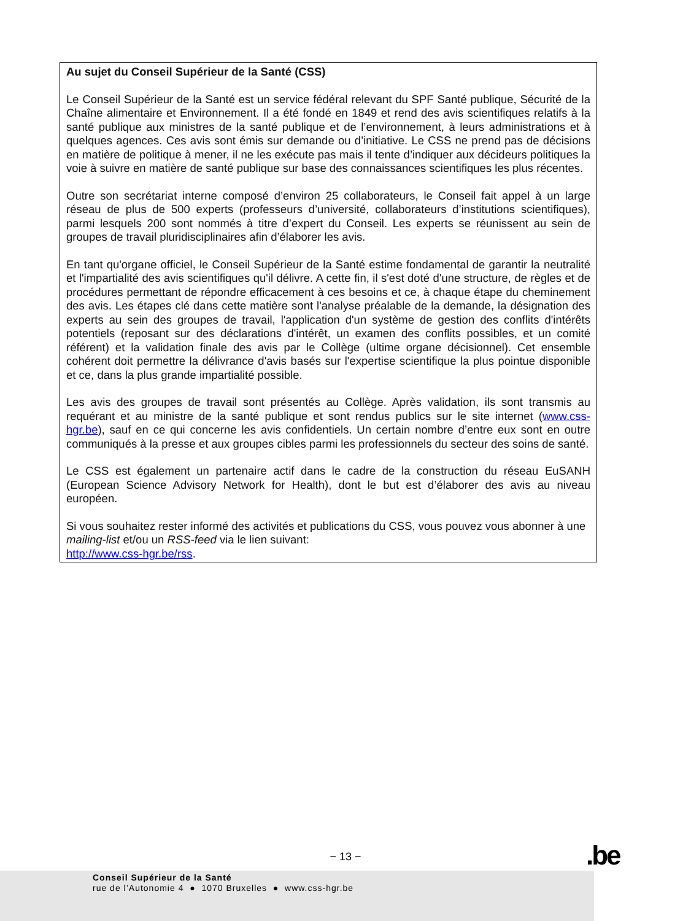Au sujet du Conseil Supérieur de la Santé (CSS)
Le Conseil Supérieur de la Santé est un service fédéral relevant du SPF Santé publique, Sécurité de la Chaîne alimentaire et Environnement. Il a été fondé en 1849 et rend des avis scientifiques relatifs à la santé publique aux ministres de la santé publique et de l’environnement, à leurs administrations et à quelques agences. Ces avis sont émis sur demande ou d’initiative. Le CSS ne prend pas de décisions en matière de politique à mener, il ne les exécute pas mais il tente d’indiquer aux décideurs politiques la voie à suivre en matière de santé publique sur base des connaissances scientifiques les plus récentes.
Outre son secrétariat interne composé d’environ 25 collaborateurs, le Conseil fait appel à un large réseau de plus de 500 experts (professeurs d’université, collaborateurs d’institutions scientifiques), parmi lesquels 200 sont nommés à titre d’expert du Conseil. Les experts se réunissent au sein de groupes de travail pluridisciplinaires afin d’élaborer les avis.
En tant qu'organe officiel, le Conseil Supérieur de la Santé estime fondamental de garantir la neutralité et l'impartialité des avis scientifiques qu'il délivre. A cette fin, il s'est doté d'une structure, de règles et de procédures permettant de répondre efficacement à ces besoins et ce, à chaque étape du cheminement des avis. Les étapes clé dans cette matière sont l'analyse préalable de la demande, la désignation des experts au sein des groupes de travail, l'application d'un système de gestion des conflits d'intérêts potentiels (reposant sur des déclarations d'intérêt, un examen des conflits possibles, et un comité référent) et la validation finale des avis par le Collège (ultime organe décisionnel). Cet ensemble cohérent doit permettre la délivrance d'avis basés sur l'expertise scientifique la plus pointue disponible et ce, dans la plus grande impartialité possible.
Les avis des groupes de travail sont présentés au Collège. Après validation, ils sont transmis au requérant et au ministre de la santé publique et sont rendus publics sur le site internet (www.css-hgr.be), sauf en ce qui concerne les avis confidentiels. Un certain nombre d’entre eux sont en outre communiqués à la presse et aux groupes cibles parmi les professionnels du secteur des soins de santé.
Le CSS est également un partenaire actif dans le cadre de la construction du réseau EuSANH (European Science Advisory Network for Health), dont le but est d’élaborer des avis au niveau européen.
Si vous souhaitez rester informé des activités et publications du CSS, vous pouvez vous abonner à une mailing-list et/ou un RSS-feed via le lien suivant:
http://www.css-hgr.be/rss.
− 13 − .be
Conseil Supérieur de la Santé
rue de l’Autonomie 4 ● 1070 Bruxelles ● www.css-hgr.be